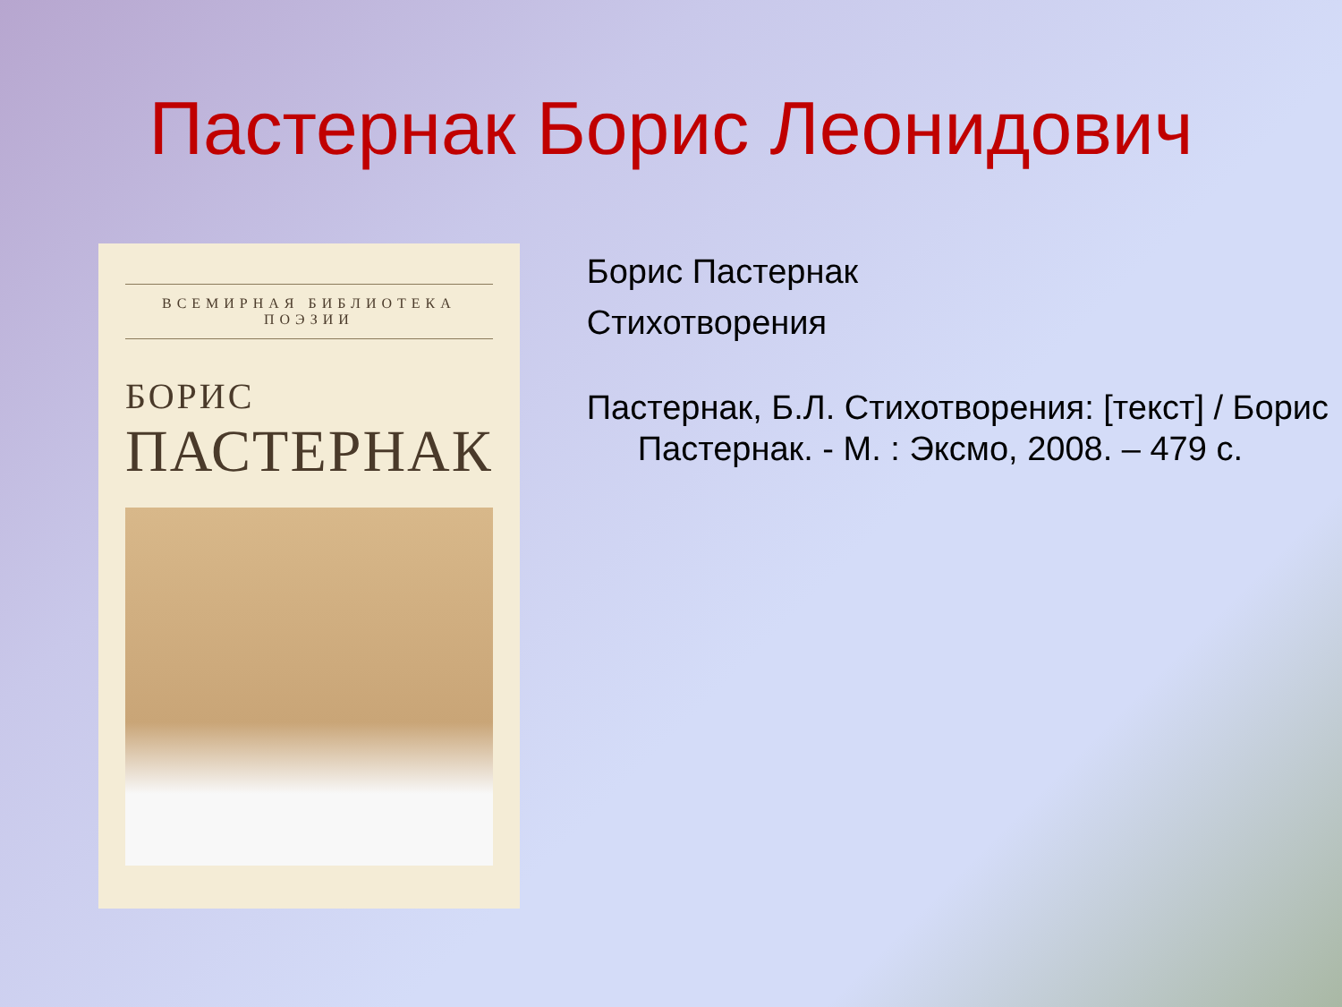Пастернак Борис Леонидович
ВСЕМИРНАЯ БИБЛИОТЕКА ПОЭЗИИ
БОРИС
ПАСТЕРНАК
Борис Пастернак
Стихотворения
Пастернак, Б.Л. Стихотворения: [текст] / Борис Пастернак. - М. : Эксмо, 2008. – 479 с.